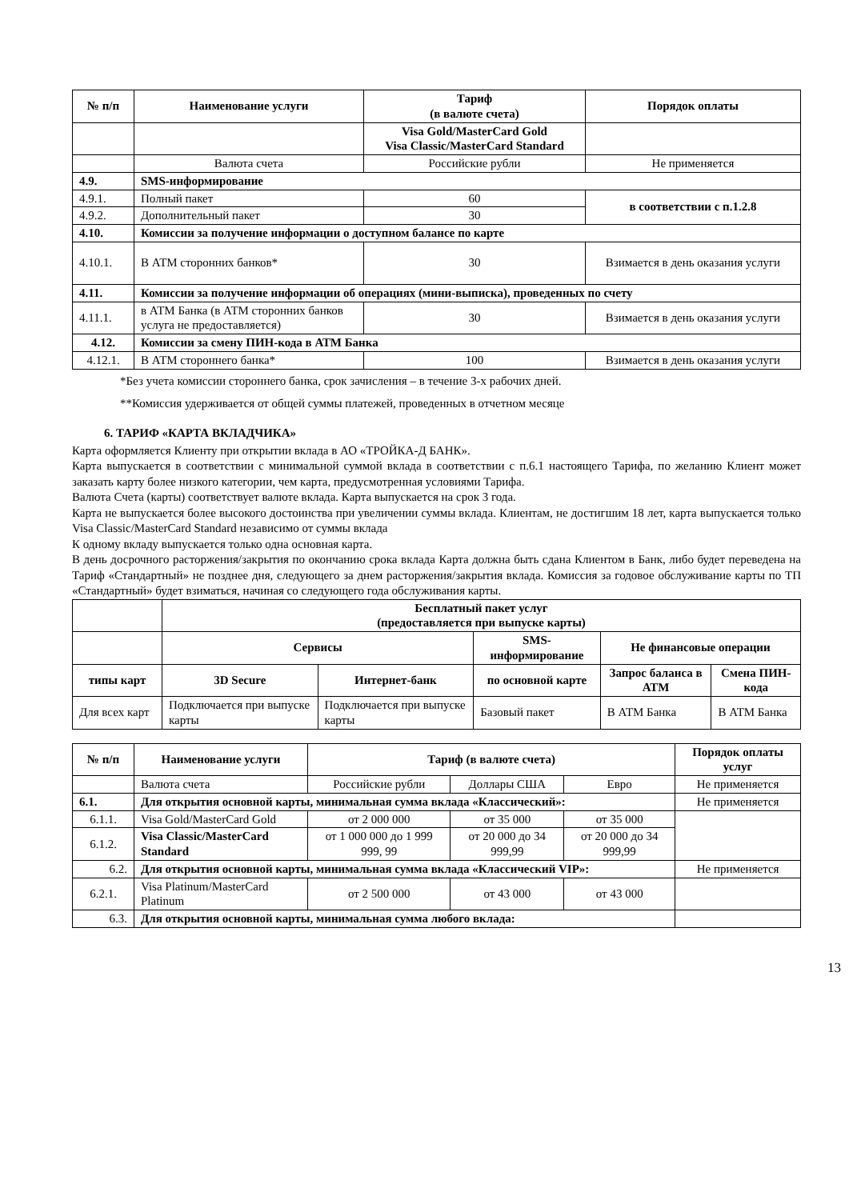| № п/п | Наименование услуги | Тариф (в валюте счета) | Порядок оплаты |
| --- | --- | --- | --- |
| | | Visa Gold/MasterCard Gold Visa Classic/MasterCard Standard | |
| | Валюта счета | Российские рубли | Не применяется |
| 4.9. | SMS-информирование | | |
| 4.9.1. | Полный пакет | 60 | в соответствии с п.1.2.8 |
| 4.9.2. | Дополнительный пакет | 30 | |
| 4.10. | Комиссии за получение информации о доступном балансе по карте | | |
| 4.10.1. | В АТМ сторонних банков* | 30 | Взимается в день оказания услуги |
| 4.11. | Комиссии за получение информации об операциях (мини-выписка), проведенных по счету | | |
| 4.11.1. | в АТМ Банка (в АТМ сторонних банков услуга не предоставляется) | 30 | Взимается в день оказания услуги |
| 4.12. | Комиссии за смену ПИН-кода в АТМ Банка | | |
| 4.12.1. | В АТМ стороннего банка* | 100 | Взимается в день оказания услуги |
*Без учета комиссии стороннего банка, срок зачисления – в течение 3-х рабочих дней.
**Комиссия удерживается от общей суммы платежей, проведенных в отчетном месяце
6. ТАРИФ «КАРТА ВКЛАДЧИКА»
Карта оформляется Клиенту при открытии вклада в АО «ТРОЙКА-Д БАНК».
Карта выпускается в соответствии с минимальной суммой вклада в соответствии с п.6.1 настоящего Тарифа, по желанию Клиент может заказать карту более низкого категории, чем карта, предусмотренная условиями Тарифа.
Валюта Счета (карты) соответствует валюте вклада. Карта выпускается на срок 3 года.
Карта не выпускается более высокого достоинства при увеличении суммы вклада. Клиентам, не достигшим 18 лет, карта выпускается только Visa Classic/MasterCard Standard независимо от суммы вклада
К одному вкладу выпускается только одна основная карта.
В день досрочного расторжения/закрытия по окончанию срока вклада Карта должна быть сдана Клиентом в Банк, либо будет переведена на Тариф «Стандартный» не позднее дня, следующего за днем расторжения/закрытия вклада. Комиссия за годовое обслуживание карты по ТП «Стандартный» будет взиматься, начиная со следующего года обслуживания карты.
| | Бесплатный пакет услуг (предоставляется при выпуске карты) | | | | |
| | Сервисы | | SMS-информирование | Не финансовые операции | |
| типы карт | 3D Secure | Интернет-банк | по основной карте | Запрос баланса в АТМ | Смена ПИН-кода |
| Для всех карт | Подключается при выпуске карты | Подключается при выпуске карты | Базовый пакет | В АТМ Банка | В АТМ Банка |
| № п/п | Наименование услуги | Тариф (в валюте счета) | | | Порядок оплаты услуг |
| --- | --- | --- | --- | --- | --- |
| | Валюта счета | Российские рубли | Доллары США | Евро | Не применяется |
| 6.1. | Для открытия основной карты, минимальная сумма вклада «Классический»: | | | | Не применяется |
| 6.1.1. | Visa Gold/MasterCard Gold | от 2 000 000 | от 35 000 | от 35 000 | |
| 6.1.2. | Visa Classic/MasterCard Standard | от 1 000 000 до 1 999 999, 99 | от 20 000 до 34 999,99 | от 20 000 до 34 999,99 | |
| 6.2. | Для открытия основной карты, минимальная сумма вклада «Классический VIP»: | | | | Не применяется |
| 6.2.1. | Visa Platinum/MasterCard Platinum | от 2 500 000 | от 43 000 | от 43 000 | |
| 6.3. | Для открытия основной карты, минимальная сумма любого вклада: | | | | |
13